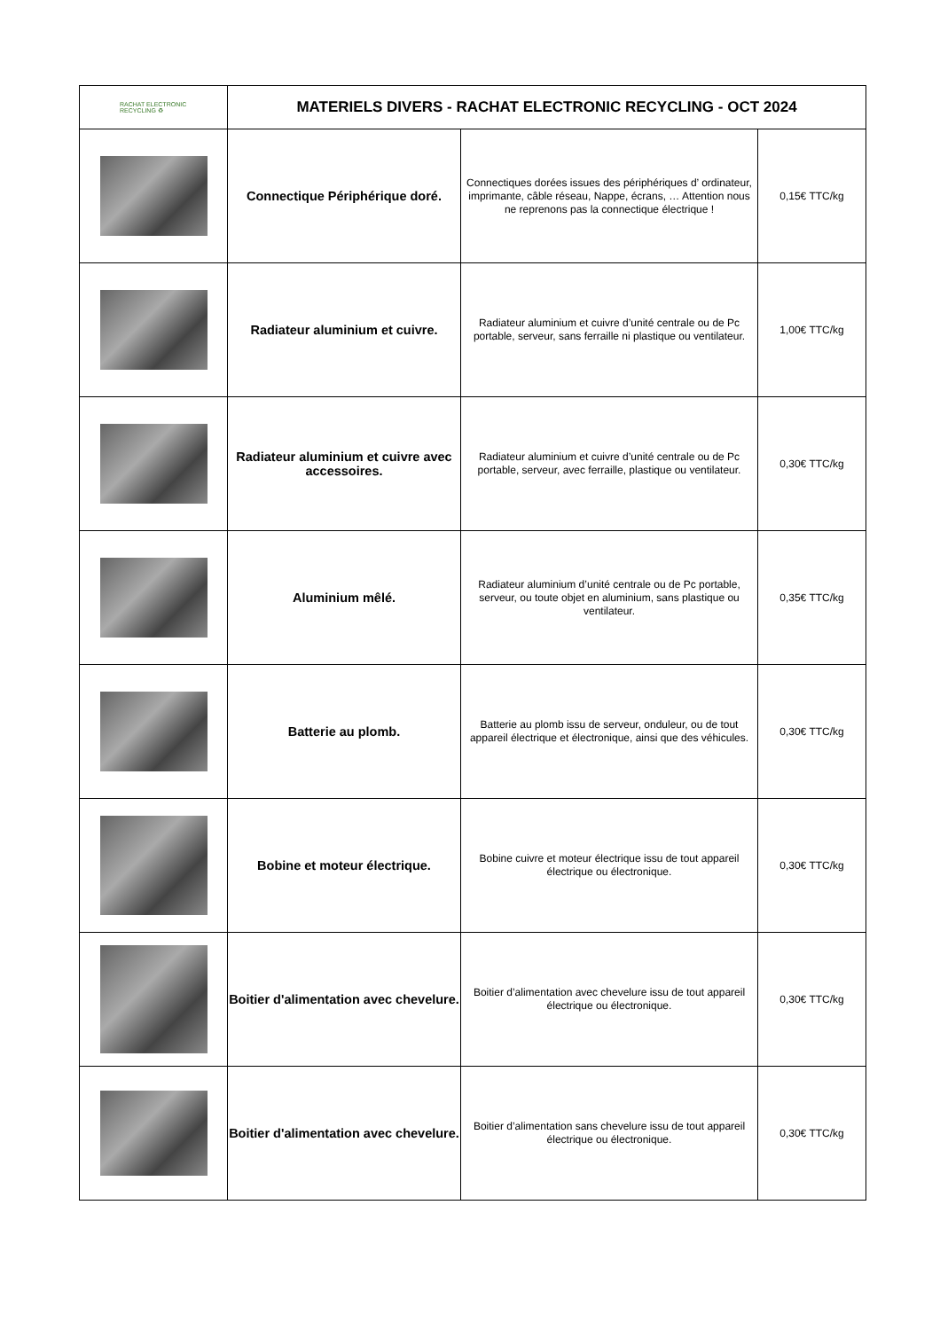| RACHAT ELECTRONIC RECYCLING ♻ | MATERIELS DIVERS - RACHAT ELECTRONIC RECYCLING - OCT 2024 | | |
| | Connectique Périphérique doré. | Connectiques dorées issues des périphériques d’ ordinateur, imprimante, câble réseau, Nappe, écrans, … Attention nous ne reprenons pas la connectique électrique ! | 0,15€ TTC/kg |
| | Radiateur aluminium et cuivre. | Radiateur aluminium et cuivre d’unité centrale ou de Pc portable, serveur, sans ferraille ni plastique ou ventilateur. | 1,00€ TTC/kg |
| | Radiateur aluminium et cuivre avec accessoires. | Radiateur aluminium et cuivre d’unité centrale ou de Pc portable, serveur, avec ferraille, plastique ou ventilateur. | 0,30€ TTC/kg |
| | Aluminium mêlé. | Radiateur aluminium d’unité centrale ou de Pc portable, serveur, ou toute objet en aluminium, sans plastique ou ventilateur. | 0,35€ TTC/kg |
| | Batterie au plomb. | Batterie au plomb issu de serveur, onduleur, ou de tout appareil électrique et électronique, ainsi que des véhicules. | 0,30€ TTC/kg |
| | Bobine et moteur électrique. | Bobine cuivre et moteur électrique issu de tout appareil électrique ou électronique. | 0,30€ TTC/kg |
| | Boitier d'alimentation avec chevelure. | Boitier d’alimentation avec chevelure issu de tout appareil électrique ou électronique. | 0,30€ TTC/kg |
| | Boitier d'alimentation avec chevelure. | Boitier d’alimentation sans chevelure issu de tout appareil électrique ou électronique. | 0,30€ TTC/kg |